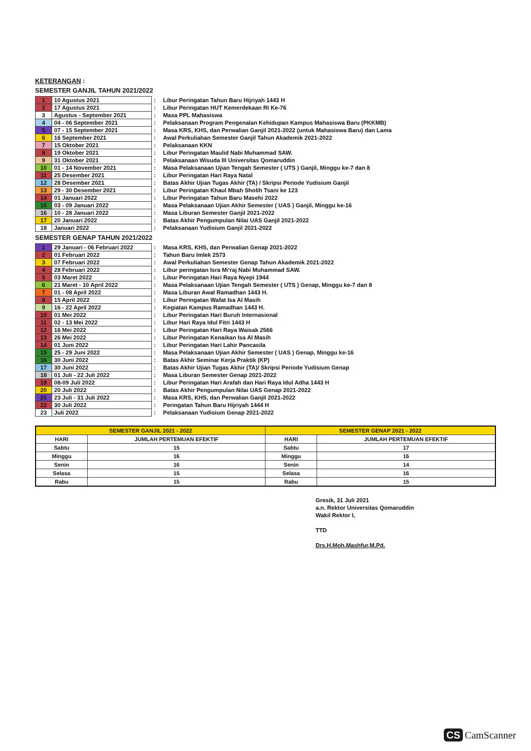KETERANGAN :
SEMESTER GANJIL TAHUN 2021/2022
| 1 | 10 Agustus 2021 | : | Libur Peringatan Tahun Baru Hijriyah 1443 H |
| 2 | 17 Agustus 2021 | : | Libur Peringatan HUT Kemerdekaan RI Ke-76 |
| 3 | Agustus - September 2021 | : | Masa PPL Mahasiswa |
| 4 | 04 - 06 September 2021 | : | Pelaksanaan Program Pengenalan Kehidupan Kampus Mahasiswa Baru (PKKMB) |
| 5 | 07 - 15 September 2021 | : | Masa KRS, KHS, dan Perwalian Ganjil 2021-2022 (untuk Mahasiswa Baru) dan Lama |
| 6 | 16 September 2021 | : | Awal Perkuliahan Semester Ganjil Tahun Akademik 2021-2022 |
| 7 | 15 Oktober 2021 | : | Pelaksanaan KKN |
| 8 | 19 Oktober 2021 | : | Libur Peringatan Maulid Nabi Muhammad SAW. |
| 9 | 31 Oktober 2021 | : | Pelaksanaan Wisuda III Universitas Qomaruddin |
| 10 | 01 - 14 November 2021 | : | Masa Pelaksanaan Ujian Tengah Semester ( UTS ) Ganjil, Minggu ke-7 dan 8 |
| 11 | 25 Desember 2021 | : | Libur Peringatan Hari Raya Natal |
| 12 | 28 Desember 2021 | : | Batas Akhir Ujian Tugas Akhir (TA) / Skripsi Periode Yudisium Ganjil |
| 13 | 29 - 30 Desember 2021 | : | Libur Peringatan Khaul Mbah Sholih Tsani ke 123 |
| 14 | 01 Januari 2022 | : | Libur Peringatan Tahun Baru Masehi 2022 |
| 15 | 03 - 09 Januari 2022 | : | Masa Pelaksanaan Ujian Akhir Semester ( UAS ) Ganjil, Minggu ke-16 |
| 16 | 10 - 28 Januari 2022 | : | Masa Liburan Semester Ganjil 2021-2022 |
| 17 | 20 Januari 2022 | : | Batas Akhir Pengumpulan Nilai UAS Ganjil 2021-2022 |
| 18 | Januari 2022 | : | Pelaksanaan Yudisium Ganjil 2021-2022 |
SEMESTER GENAP TAHUN 2021/2022
| 1 | 29 Januari - 06 Februari 2022 | : | Masa KRS, KHS, dan Perwalian Genap 2021-2022 |
| 2 | 01 Februari 2022 | : | Tahun Baru Imlek 2573 |
| 3 | 07 Februari 2022 | : | Awal Perkuliahan Semester Genap Tahun Akademik 2021-2022 |
| 4 | 28 Februari 2022 | : | Libur peringatan Isra Mi'raj Nabi Muhammad SAW. |
| 5 | 03 Maret 2022 | : | Libur Peringatan Hari Raya Nyepi 1944 |
| 6 | 21 Maret - 10 April 2022 | : | Masa Pelaksanaan Ujian Tengah Semester ( UTS ) Genap, Minggu ke-7 dan 8 |
| 7 | 01 - 08 April 2022 | : | Masa Liburan Awal Ramadhan 1443 H. |
| 8 | 15 April 2022 | : | Libur Peringatan Wafat Isa Al Masih |
| 9 | 16 - 22 April 2022 | : | Kegiatan Kampus Ramadhan 1443 H. |
| 10 | 01 Mei 2022 | : | Libur Peringatan Hari Buruh Internasional |
| 11 | 02 - 13 Mei 2022 | : | Libur Hari Raya Idul Fitri 1443 H |
| 12 | 16 Mei 2022 | : | Libur Peringatan Hari Raya Waisak 2566 |
| 13 | 26 Mei 2022 | : | Libur Peringatan Kenaikan Isa Al Masih |
| 14 | 01 Juni 2022 | : | Libur Peringatan Hari Lahir Pancasila |
| 15 | 25 - 29 Juni 2022 | : | Masa Pelaksanaan Ujian Akhir Semester ( UAS ) Genap, Minggu ke-16 |
| 16 | 30 Juni 2022 | : | Batas Akhir Seminar Kerja Praktik (KP) |
| 17 | 30 Juni 2022 | : | Batas Akhir Ujian Tugas Akhir (TA)/ Skripsi Periode Yudisium Genap |
| 18 | 01 Juli - 22 Juli 2022 | : | Masa Liburan Semester Genap 2021-2022 |
| 19 | 08-09 Juli 2022 | : | Libur Peringatan Hari Arafah dan Hari Raya Idul Adha 1443 H |
| 20 | 20 Juli 2022 | : | Batas Akhir Pengumpulan Nilai UAS Genap 2021-2022 |
| 21 | 23 Juli - 31 Juli 2022 | : | Masa KRS, KHS, dan Perwalian Ganjil 2021-2022 |
| 22 | 30 Juli 2022 | : | Peringatan Tahun Baru Hijriyah 1444 H |
| 23 | Juli 2022 | : | Pelaksanaan Yudisium Genap 2021-2022 |
| SEMESTER GANJIL 2021 - 2022 | | SEMESTER GENAP 2021 - 2022 | |
| --- | --- | --- | --- |
| HARI | JUMLAH PERTEMUAN EFEKTIF | HARI | JUMLAH PERTEMUAN EFEKTIF |
| Sabtu | 15 | Sabtu | 17 |
| Minggu | 16 | Minggu | 16 |
| Senin | 16 | Senin | 14 |
| Selasa | 15 | Selasa | 16 |
| Rabu | 15 | Rabu | 15 |
Gresik, 31 Juli 2021
a.n. Rektor Universitas Qomaruddin
Wakil Rektor I,
TTD
Drs.H.Moh.Mashfur,M.Pd.
CS CamScanner